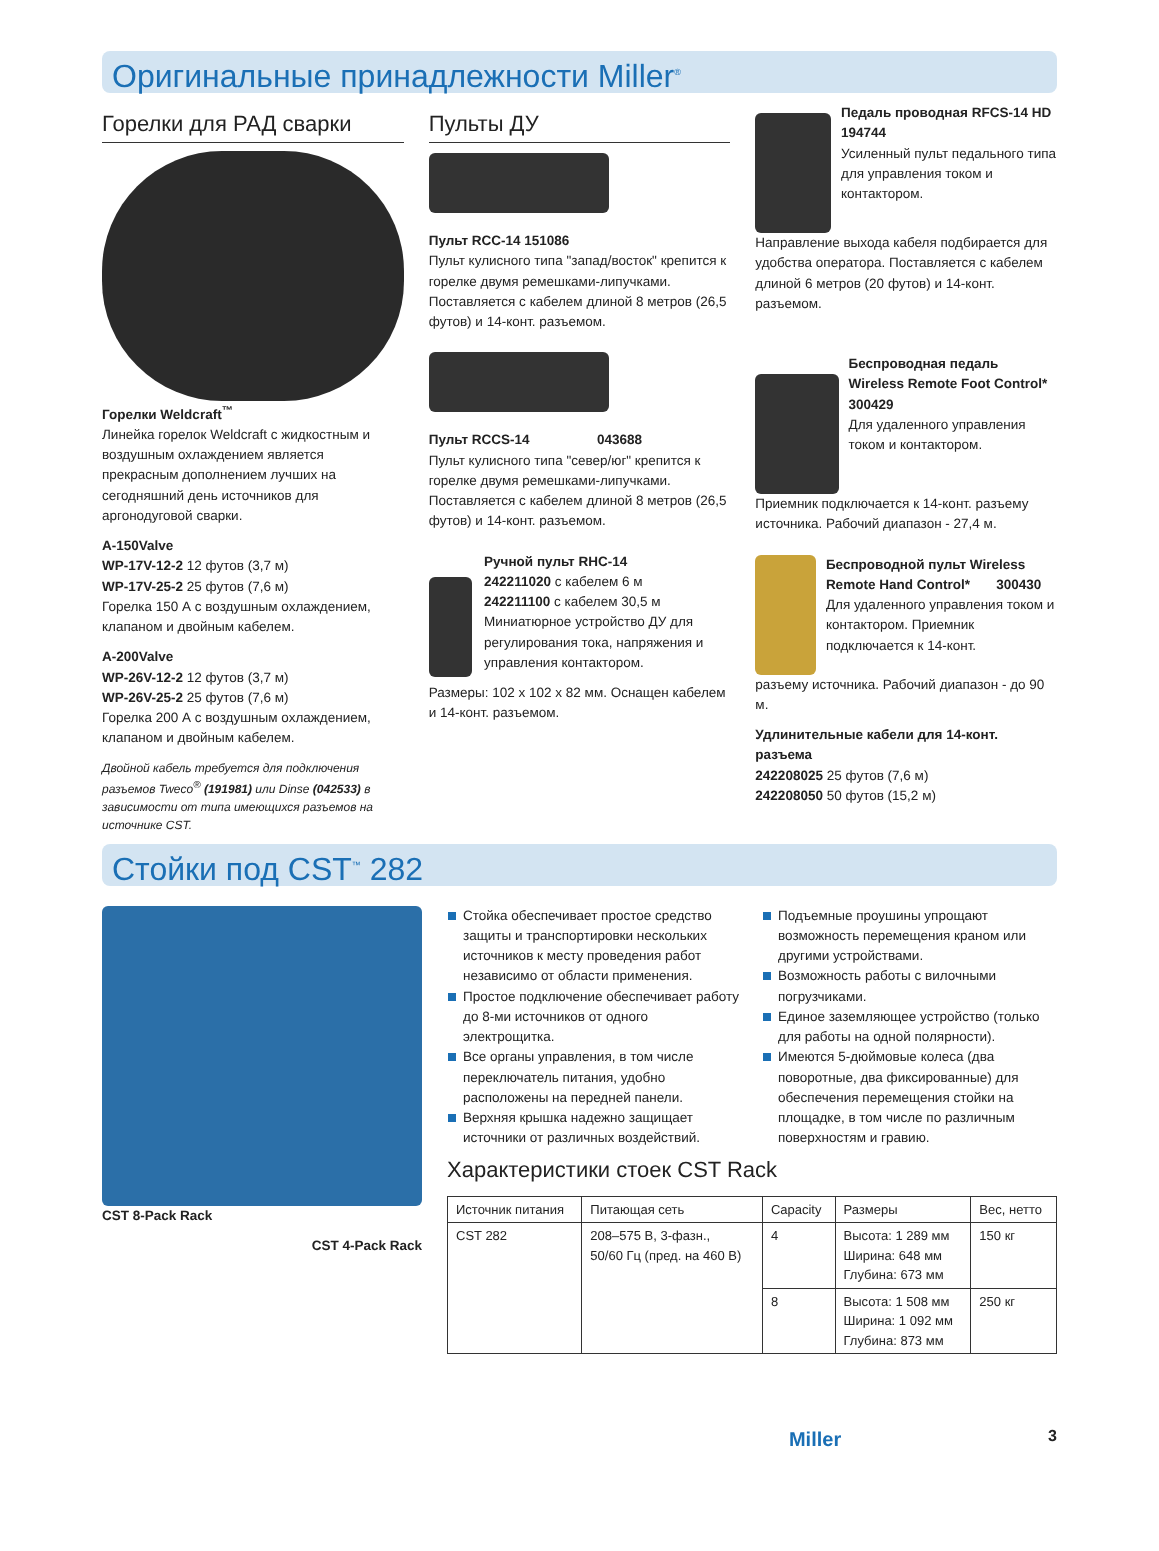Оригинальные принадлежности Miller<sup>®</sup>
Горелки для РАД сварки
Горелки Weldcraft<sup>™</sup>
Линейка горелок Weldcraft с жидкостным и воздушным охлаждением является прекрасным дополнением лучших на сегодняшний день источников для аргонодуговой сварки.
A-150Valve
WP-17V-12-2 12 футов (3,7 м)
WP-17V-25-2 25 футов (7,6 м)
Горелка 150 А с воздушным охлаждением, клапаном и двойным кабелем.
A-200Valve
WP-26V-12-2 12 футов (3,7 м)
WP-26V-25-2 25 футов (7,6 м)
Горелка 200 А с воздушным охлаждением, клапаном и двойным кабелем.
Двойной кабель требуется для подключения разъемов Tweco<sup>®</sup> (191981) или Dinse (042533) в зависимости от типа имеющихся разъемов на источнике CST.
Пульты ДУ
Пульт RCC-14 151086
Пульт кулисного типа "запад/восток" крепится к горелке двумя ремешками-липучками. Поставляется с кабелем длиной 8 метров (26,5 футов) и 14-конт. разъемом.
Пульт RCCS-14 043688
Пульт кулисного типа "север/юг" крепится к горелке двумя ремешками-липучками. Поставляется с кабелем длиной 8 метров (26,5 футов) и 14-конт. разъемом.
Ручной пульт RHC-14
242211020 с кабелем 6 м
242211100 с кабелем 30,5 м
Миниатюрное устройство ДУ для регулирования тока, напряжения и управления контактором.
Размеры: 102 x 102 x 82 мм. Оснащен кабелем и 14-конт. разъемом.
Педаль проводная RFCS-14 HD 194744
Усиленный пульт педального типа для управления током и контактором.
Направление выхода кабеля подбирается для удобства оператора. Поставляется с кабелем длиной 6 метров (20 футов) и 14-конт. разъемом.
Беспроводная педаль Wireless Remote Foot Control* 300429
Для удаленного управления током и контактором.
Приемник подключается к 14-конт. разъему источника. Рабочий диапазон - 27,4 м.
Беспроводной пульт Wireless Remote Hand Control* 300430
Для удаленного управления током и контактором. Приемник подключается к 14-конт.
разъему источника. Рабочий диапазон - до 90 м.
Удлинительные кабели для 14-конт. разъема
242208025 25 футов (7,6 м)
242208050 50 футов (15,2 м)
Стойки под CST<sup>™</sup> 282
CST 8-Pack Rack
CST 4-Pack Rack
Стойка обеспечивает простое средство защиты и транспортировки нескольких источников к месту проведения работ независимо от области применения.
Простое подключение обеспечивает работу до 8-ми источников от одного электрощитка.
Все органы управления, в том числе переключатель питания, удобно расположены на передней панели.
Верхняя крышка надежно защищает источники от различных воздействий.
Подъемные проушины упрощают возможность перемещения краном или другими устройствами.
Возможность работы с вилочными погрузчиками.
Единое заземляющее устройство (только для работы на одной полярности).
Имеются 5-дюймовые колеса (два поворотные, два фиксированные) для обеспечения перемещения стойки на площадке, в том числе по различным поверхностям и гравию.
Характеристики стоек CST Rack
| Источник питания | Питающая сеть | Capacity | Размеры | Вес, нетто |
| --- | --- | --- | --- | --- |
| CST 282 | 208–575 В, 3-фазн., 50/60 Гц (пред. на 460 В) | 4 | Высота: 1 289 мм Ширина: 648 мм Глубина: 673 мм | 150 кг |
| | | 8 | Высота: 1 508 мм Ширина: 1 092 мм Глубина: 873 мм | 250 кг |
Miller 3